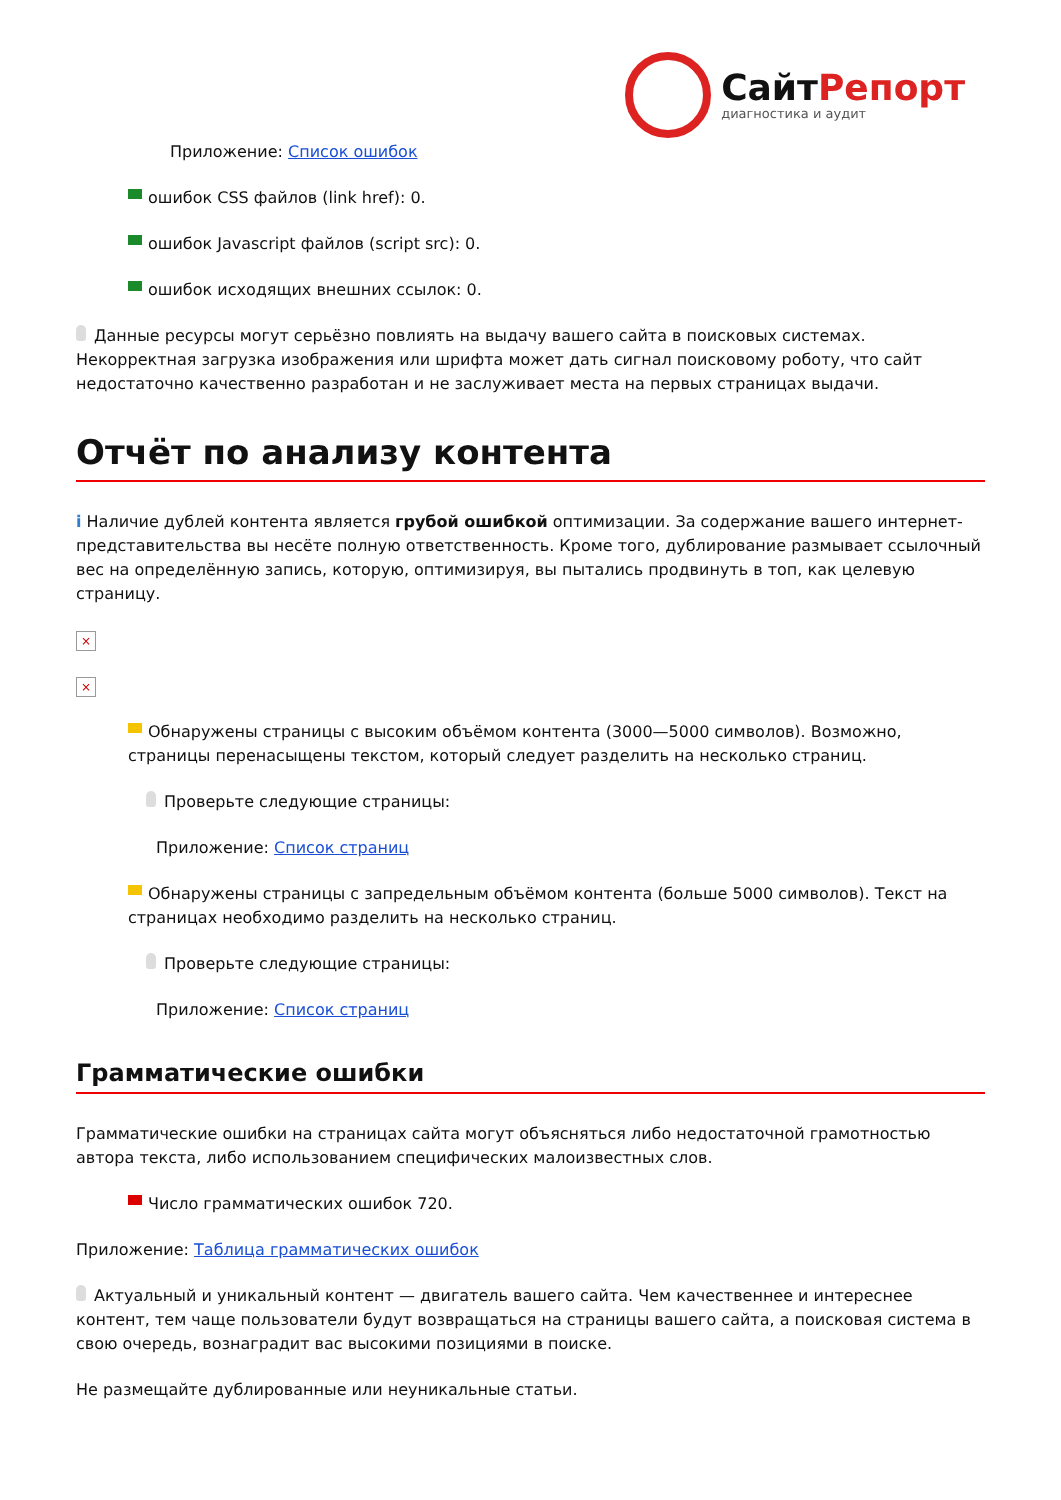СайтРепорт
диагностика и аудит
Приложение: Список ошибок
ошибок CSS файлов (link href): 0.
ошибок Javascript файлов (script src): 0.
ошибок исходящих внешних ссылок: 0.
Данные ресурсы могут серьёзно повлиять на выдачу вашего сайта в поисковых системах. Некорректная загрузка изображения или шрифта может дать сигнал поисковому роботу, что сайт недостаточно качественно разработан и не заслуживает места на первых страницах выдачи.
Отчёт по анализу контента
i Наличие дублей контента является грубой ошибкой оптимизации. За содержание вашего интернет-представительства вы несёте полную ответственность. Кроме того, дублирование размывает ссылочный вес на определённую запись, которую, оптимизируя, вы пытались продвинуть в топ, как целевую страницу.
×
×
Обнаружены страницы с высоким объёмом контента (3000—5000 символов). Возможно, страницы перенасыщены текстом, который следует разделить на несколько страниц.
Проверьте следующие страницы:
Приложение: Список страниц
Обнаружены страницы с запредельным объёмом контента (больше 5000 символов). Текст на страницах необходимо разделить на несколько страниц.
Проверьте следующие страницы:
Приложение: Список страниц
Грамматические ошибки
Грамматические ошибки на страницах сайта могут объясняться либо недостаточной грамотностью автора текста, либо использованием специфических малоизвестных слов.
Число грамматических ошибок 720.
Приложение: Таблица грамматических ошибок
Актуальный и уникальный контент — двигатель вашего сайта. Чем качественнее и интереснее контент, тем чаще пользователи будут возвращаться на страницы вашего сайта, а поисковая система в свою очередь, вознаградит вас высокими позициями в поиске.
Не размещайте дублированные или неуникальные статьи.